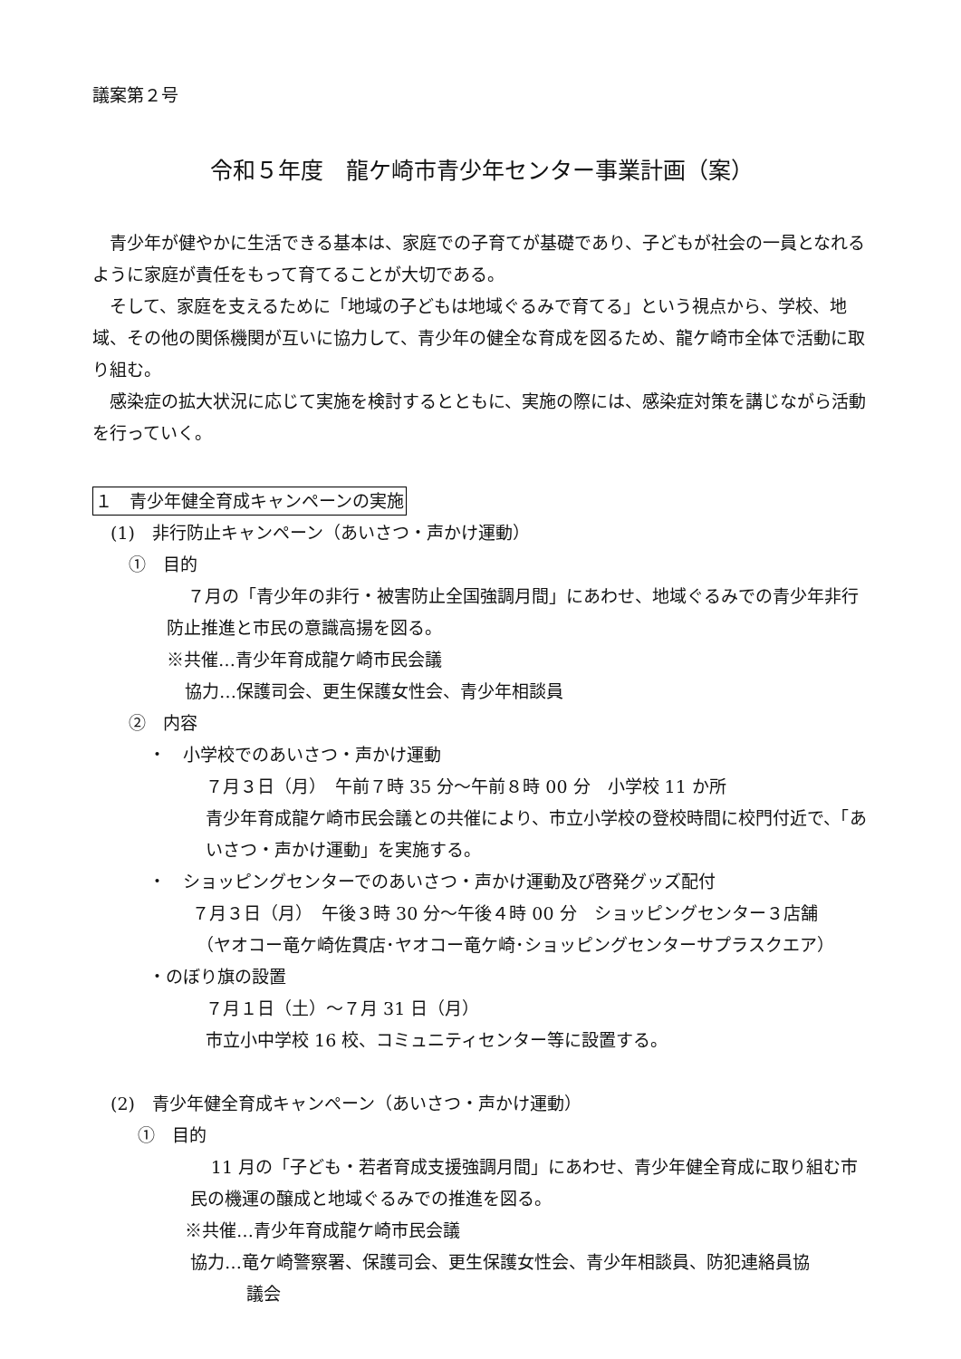議案第２号
令和５年度　龍ケ崎市青少年センター事業計画（案）
青少年が健やかに生活できる基本は、家庭での子育てが基礎であり、子どもが社会の一員となれるように家庭が責任をもって育てることが大切である。
そして、家庭を支えるために「地域の子どもは地域ぐるみで育てる」という視点から、学校、地域、その他の関係機関が互いに協力して、青少年の健全な育成を図るため、龍ケ崎市全体で活動に取り組む。
感染症の拡大状況に応じて実施を検討するとともに、実施の際には、感染症対策を講じながら活動を行っていく。
１　青少年健全育成キャンペーンの実施
(1)　非行防止キャンペーン（あいさつ・声かけ運動）
①　目的
７月の「青少年の非行・被害防止全国強調月間」にあわせ、地域ぐるみでの青少年非行防止推進と市民の意識高揚を図る。
※共催…青少年育成龍ケ崎市民会議
協力…保護司会、更生保護女性会、青少年相談員
②　内容
・　小学校でのあいさつ・声かけ運動
７月３日（月）　午前７時 35 分～午前８時 00 分　小学校 11 か所
青少年育成龍ケ崎市民会議との共催により、市立小学校の登校時間に校門付近で、「あいさつ・声かけ運動」を実施する。
・　ショッピングセンターでのあいさつ・声かけ運動及び啓発グッズ配付
７月３日（月）　午後３時 30 分～午後４時 00 分　ショッピングセンター３店舗
（ヤオコー竜ケ崎佐貫店･ヤオコー竜ケ崎･ショッピングセンターサプラスクエア）
・のぼり旗の設置
７月１日（土）～７月 31 日（月）
市立小中学校 16 校、コミュニティセンター等に設置する。
(2)　青少年健全育成キャンペーン（あいさつ・声かけ運動）
①　目的
11 月の「子ども・若者育成支援強調月間」にあわせ、青少年健全育成に取り組む市民の機運の醸成と地域ぐるみでの推進を図る。
※共催…青少年育成龍ケ崎市民会議
協力…竜ケ崎警察署、保護司会、更生保護女性会、青少年相談員、防犯連絡員協
議会